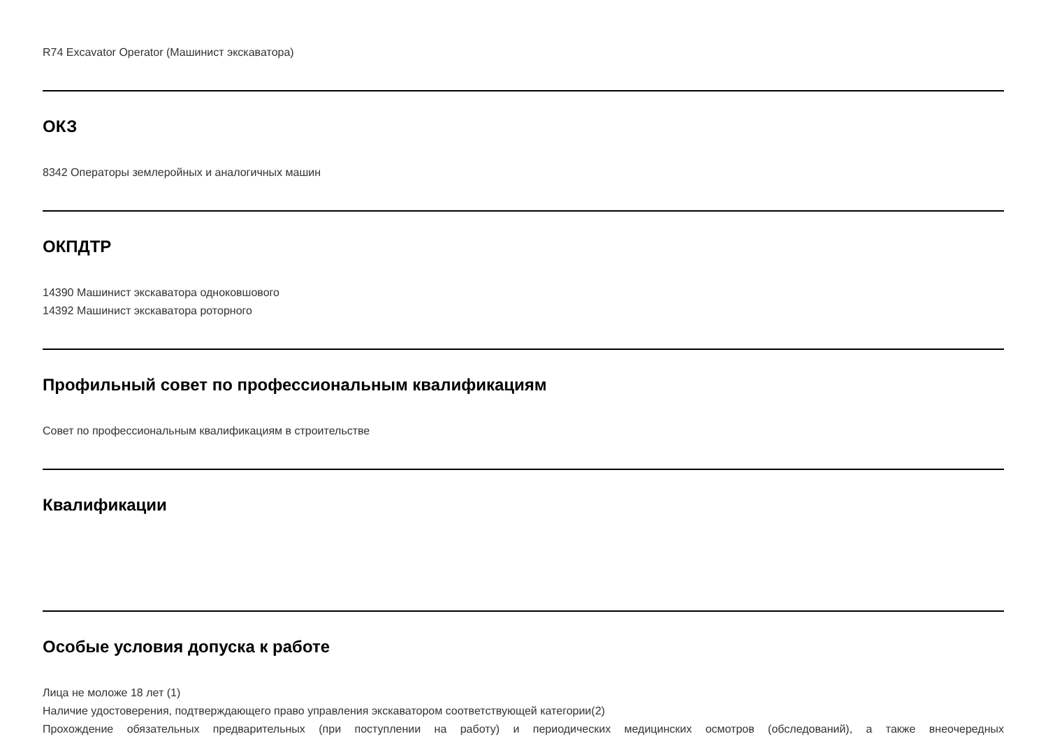R74 Excavator Operator (Машинист экскаватора)
ОКЗ
8342 Операторы землеройных и аналогичных машин
ОКПДТР
14390 Машинист экскаватора одноковшового
14392 Машинист экскаватора роторного
Профильный совет по профессиональным квалификациям
Совет по профессиональным квалификациям в строительстве
Квалификации
Особые условия допуска к работе
Лица не моложе 18 лет (1)
Наличие удостоверения, подтверждающего право управления экскаватором соответствующей категории(2)
Прохождение обязательных предварительных (при поступлении на работу) и периодических медицинских осмотров (обследований), а также внеочередных